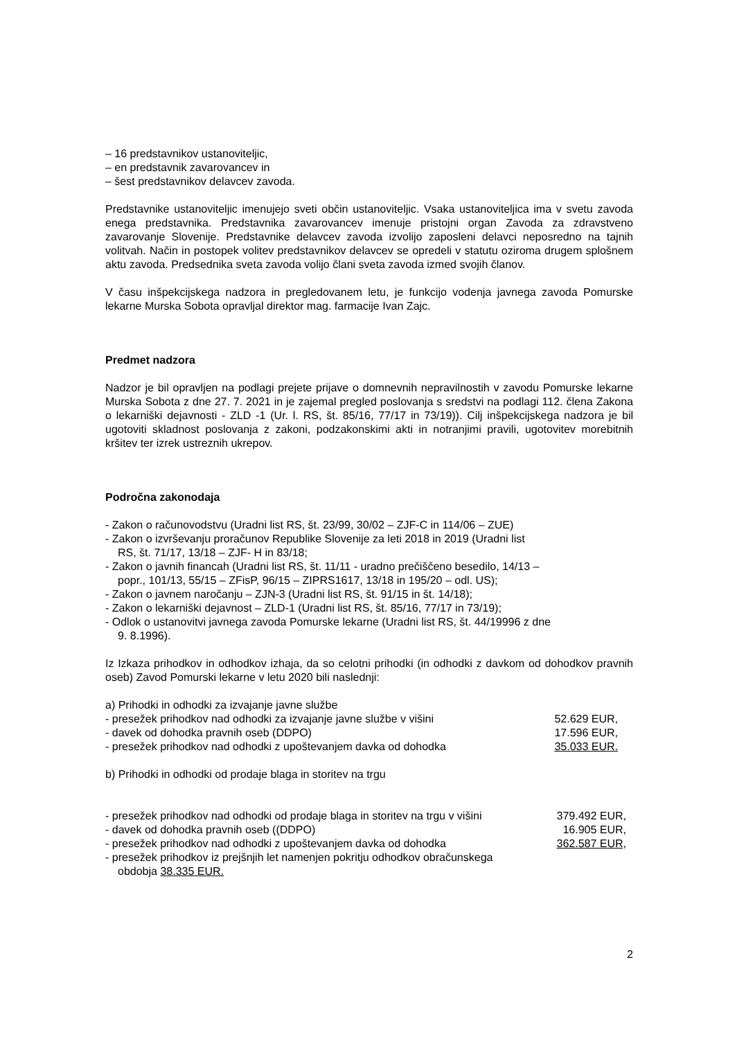– 16 predstavnikov ustanoviteljic,
– en predstavnik zavarovancev in
– šest predstavnikov delavcev zavoda.
Predstavnike ustanoviteljic imenujejo sveti občin ustanoviteljic. Vsaka ustanoviteljica ima v svetu zavoda enega predstavnika. Predstavnika zavarovancev imenuje pristojni organ Zavoda za zdravstveno zavarovanje Slovenije. Predstavnike delavcev zavoda izvolijo zaposleni delavci neposredno na tajnih volitvah. Način in postopek volitev predstavnikov delavcev se opredeli v statutu oziroma drugem splošnem aktu zavoda. Predsednika sveta zavoda volijo člani sveta zavoda izmed svojih članov.
V času inšpekcijskega nadzora in pregledovanem letu, je funkcijo vodenja javnega zavoda Pomurske lekarne Murska Sobota opravljal direktor mag. farmacije Ivan Zajc.
Predmet nadzora
Nadzor je bil opravljen na podlagi prejete prijave o domnevnih nepravilnostih v zavodu Pomurske lekarne Murska Sobota z dne 27. 7. 2021 in je zajemal pregled poslovanja s sredstvi na podlagi 112. člena Zakona o lekarniški dejavnosti - ZLD -1 (Ur. l. RS, št. 85/16, 77/17 in 73/19)). Cilj inšpekcijskega nadzora je bil ugotoviti skladnost poslovanja z zakoni, podzakonskimi akti in notranjimi pravili, ugotovitev morebitnih kršitev ter izrek ustreznih ukrepov.
Področna zakonodaja
- Zakon o računovodstvu (Uradni list RS, št. 23/99, 30/02 – ZJF-C in 114/06 – ZUE)
- Zakon o izvrševanju proračunov Republike Slovenije za leti 2018 in 2019 (Uradni list
RS, št. 71/17, 13/18 – ZJF- H in 83/18;
- Zakon o javnih financah (Uradni list RS, št. 11/11 - uradno prečiščeno besedilo, 14/13 –
popr., 101/13, 55/15 – ZFisP, 96/15 – ZIPRS1617, 13/18 in 195/20 – odl. US);
- Zakon o javnem naročanju – ZJN-3 (Uradni list RS, št. 91/15 in št. 14/18);
- Zakon o lekarniški dejavnost – ZLD-1 (Uradni list RS, št. 85/16, 77/17 in 73/19);
- Odlok o ustanovitvi javnega zavoda Pomurske lekarne (Uradni list RS, št. 44/19996 z dne
9. 8.1996).
Iz Izkaza prihodkov in odhodkov izhaja, da so celotni prihodki (in odhodki z davkom od dohodkov pravnih oseb) Zavod Pomurski lekarne v letu 2020 bili naslednji:
a) Prihodki in odhodki za izvajanje javne službe
- presežek prihodkov nad odhodki za izvajanje javne službe v višini 52.629 EUR,
- davek od dohodka pravnih oseb (DDPO) 17.596 EUR,
- presežek prihodkov nad odhodki z upoštevanjem davka od dohodka 35.033 EUR.
b) Prihodki in odhodki od prodaje blaga in storitev na trgu
- presežek prihodkov nad odhodki od prodaje blaga in storitev na trgu v višini 379.492 EUR,
- davek od dohodka pravnih oseb ((DDPO) 16.905 EUR,
- presežek prihodkov nad odhodki z upoštevanjem davka od dohodka 362.587 EUR,
- presežek prihodkov iz prejšnjih let namenjen pokritju odhodkov obračunskega
obdobja 38.335 EUR.
2